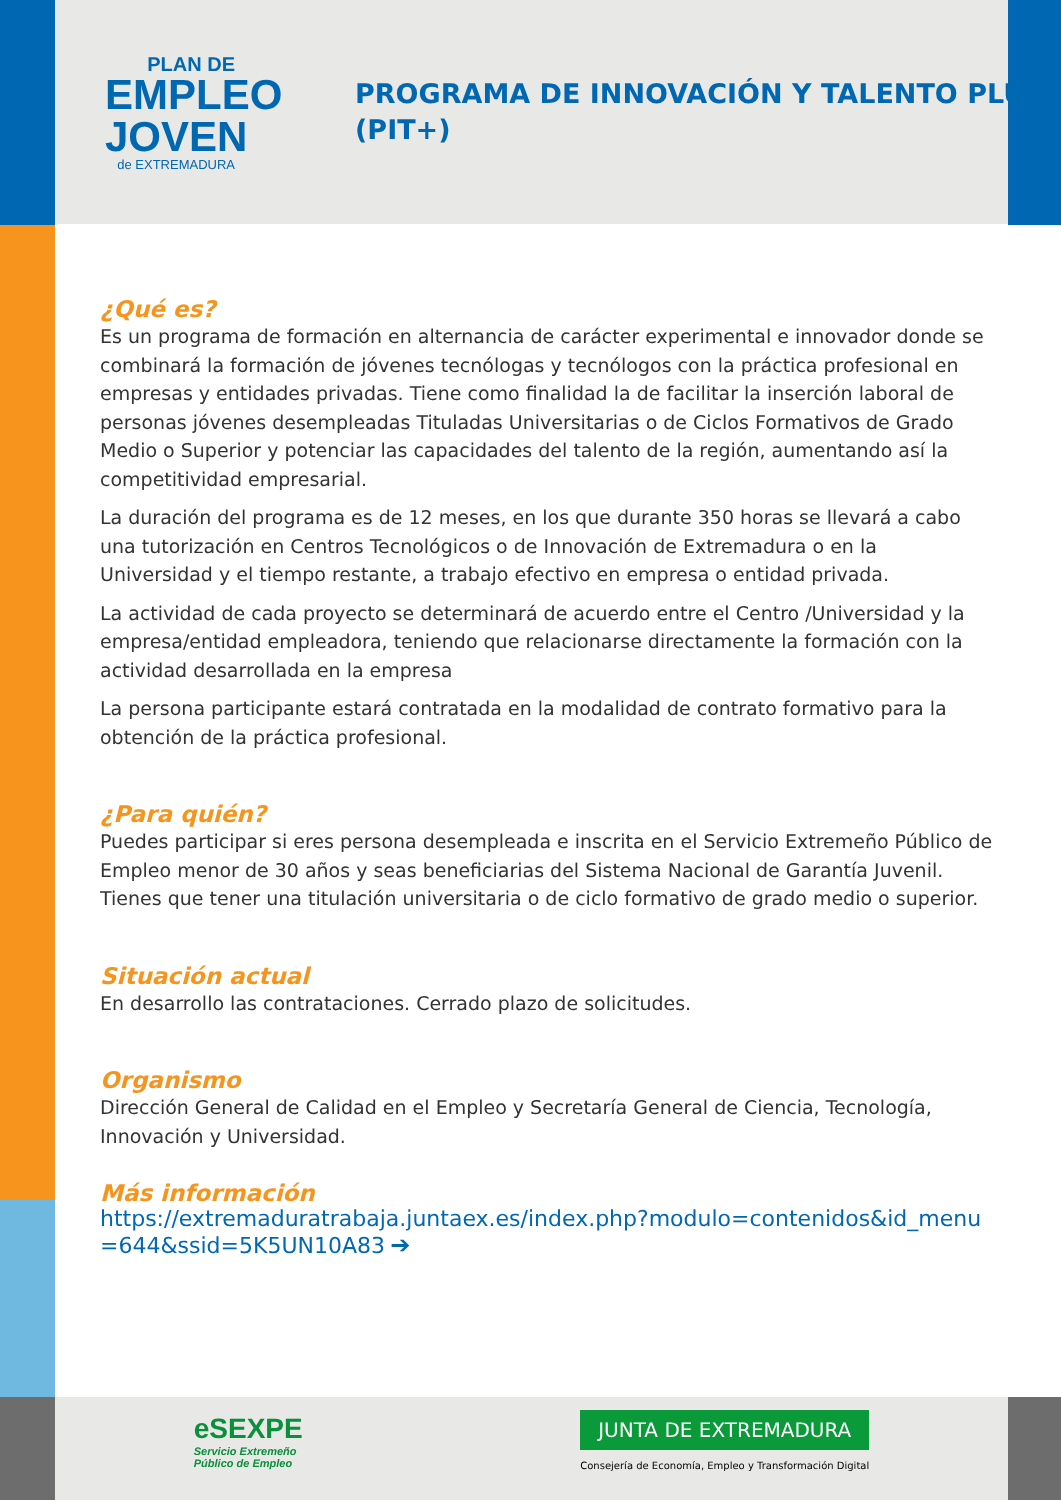PLAN DE
EMPLEO
JOVEN
de EXTREMADURA
PROGRAMA DE INNOVACIÓN Y TALENTO PLUS (PIT+)
¿Qué es?
Es un programa de formación en alternancia de carácter experimental e innovador donde se combinará la formación de jóvenes tecnólogas y tecnólogos con la práctica profesional en empresas y entidades privadas. Tiene como finalidad la de facilitar la inserción laboral de personas jóvenes desempleadas Tituladas Universitarias o de Ciclos Formativos de Grado Medio o Superior y potenciar las capacidades del talento de la región, aumentando así la competitividad empresarial.
La duración del programa es de 12 meses, en los que durante 350 horas se llevará a cabo una tutorización en Centros Tecnológicos o de Innovación de Extremadura o en la Universidad y el tiempo restante, a trabajo efectivo en empresa o entidad privada.
La actividad de cada proyecto se determinará de acuerdo entre el Centro /Universidad y la empresa/entidad empleadora, teniendo que relacionarse directamente la formación con la actividad desarrollada en la empresa
La persona participante estará contratada en la modalidad de contrato formativo para la obtención de la práctica profesional.
¿Para quién?
Puedes participar si eres persona desempleada e inscrita en el Servicio Extremeño Público de Empleo menor de 30 años y seas beneficiarias del Sistema Nacional de Garantía Juvenil. Tienes que tener una titulación universitaria o de ciclo formativo de grado medio o superior.
Situación actual
En desarrollo las contrataciones. Cerrado plazo de solicitudes.
Organismo
Dirección General de Calidad en el Empleo y Secretaría General de Ciencia, Tecnología, Innovación y Universidad.
Más información
https://extremaduratrabaja.juntaex.es/index.php?modulo=contenidos&id_menu=644&ssid=5K5UN10A83 ➔
eSEXPE
Servicio Extremeño
Público de Empleo
JUNTA DE EXTREMADURA
Consejería de Economía, Empleo y Transformación Digital